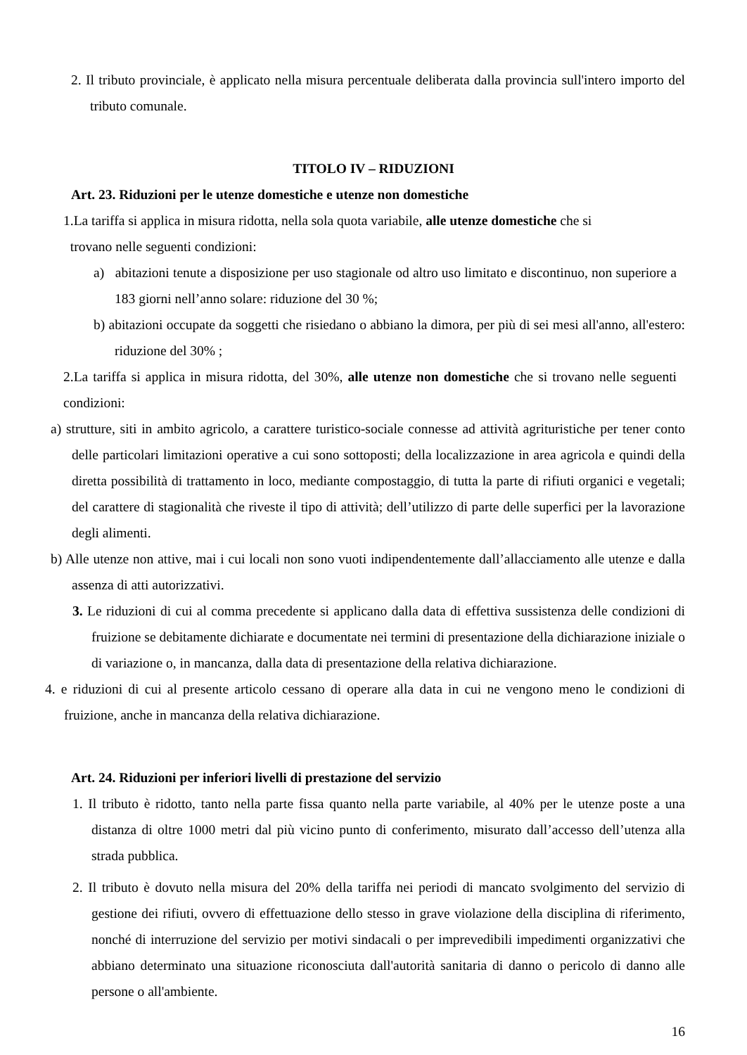2. Il tributo provinciale, è applicato nella misura percentuale deliberata dalla provincia sull'intero importo del tributo comunale.
TITOLO IV – RIDUZIONI
Art. 23. Riduzioni per le utenze domestiche e utenze non domestiche
1.La tariffa si applica in misura ridotta, nella sola quota variabile, alle utenze domestiche che si
trovano nelle seguenti condizioni:
a) abitazioni tenute a disposizione per uso stagionale od altro uso limitato e discontinuo, non superiore a 183 giorni nell’anno solare: riduzione del 30 %;
b) abitazioni occupate da soggetti che risiedano o abbiano la dimora, per più di sei mesi all'anno, all'estero: riduzione del 30% ;
2.La tariffa si applica in misura ridotta, del 30%, alle utenze non domestiche che si trovano nelle seguenti condizioni:
a) strutture, siti in ambito agricolo, a carattere turistico-sociale connesse ad attività agrituristiche per tener conto delle particolari limitazioni operative a cui sono sottoposti; della localizzazione in area agricola e quindi della diretta possibilità di trattamento in loco, mediante compostaggio, di tutta la parte di rifiuti organici e vegetali; del carattere di stagionalità che riveste il tipo di attività; dell’utilizzo di parte delle superfici per la lavorazione degli alimenti.
b) Alle utenze non attive, mai i cui locali non sono vuoti indipendentemente dall’allacciamento alle utenze e dalla assenza di atti autorizzativi.
3. Le riduzioni di cui al comma precedente si applicano dalla data di effettiva sussistenza delle condizioni di fruizione se debitamente dichiarate e documentate nei termini di presentazione della dichiarazione iniziale o di variazione o, in mancanza, dalla data di presentazione della relativa dichiarazione.
4. e riduzioni di cui al presente articolo cessano di operare alla data in cui ne vengono meno le condizioni di fruizione, anche in mancanza della relativa dichiarazione.
Art. 24. Riduzioni per inferiori livelli di prestazione del servizio
1. Il tributo è ridotto, tanto nella parte fissa quanto nella parte variabile, al 40% per le utenze poste a una distanza di oltre 1000 metri dal più vicino punto di conferimento, misurato dall’accesso dell’utenza alla strada pubblica.
2. Il tributo è dovuto nella misura del 20% della tariffa nei periodi di mancato svolgimento del servizio di gestione dei rifiuti, ovvero di effettuazione dello stesso in grave violazione della disciplina di riferimento, nonché di interruzione del servizio per motivi sindacali o per imprevedibili impedimenti organizzativi che abbiano determinato una situazione riconosciuta dall'autorità sanitaria di danno o pericolo di danno alle persone o all'ambiente.
16